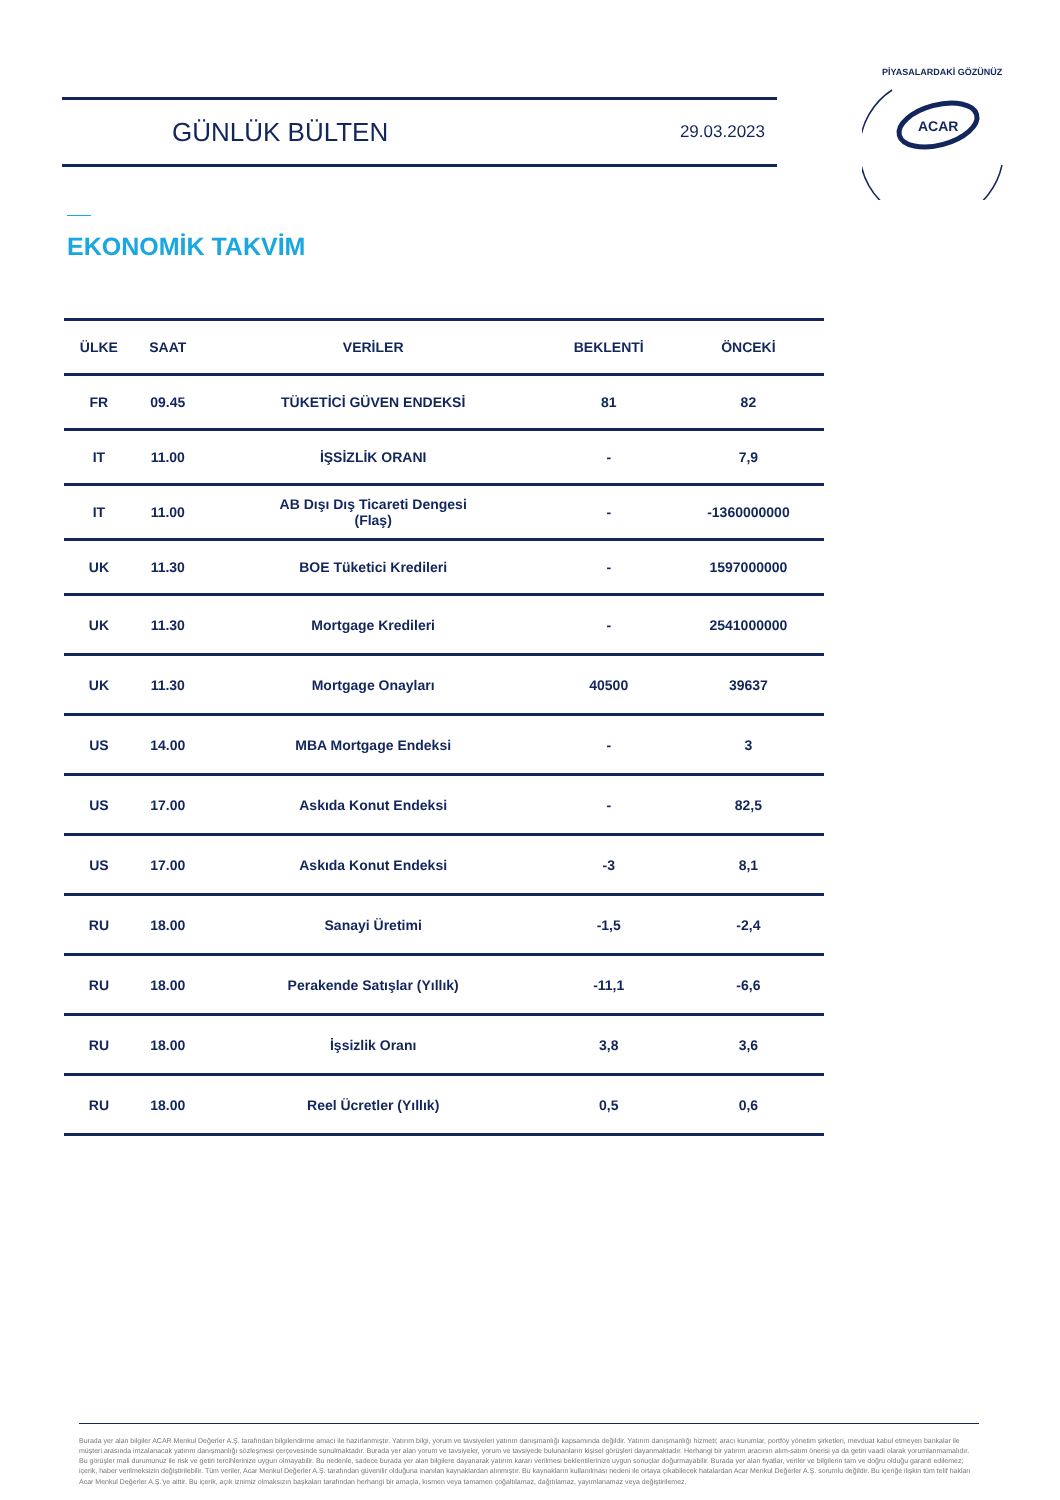GÜNLÜK BÜLTEN
29.03.2023
ACAR
PİYASALARDAKİ GÖZÜNÜZ
EKONOMİK TAKVİM
| ÜLKE | SAAT | VERİLER | BEKLENTİ | ÖNCEKİ |
| --- | --- | --- | --- | --- |
| FR | 09.45 | TÜKETİCİ GÜVEN ENDEKSİ | 81 | 82 |
| IT | 11.00 | İŞSİZLİK ORANI | - | 7,9 |
| IT | 11.00 | AB Dışı Dış Ticareti Dengesi (Flaş) | - | -1360000000 |
| UK | 11.30 | BOE Tüketici Kredileri | - | 1597000000 |
| UK | 11.30 | Mortgage Kredileri | - | 2541000000 |
| UK | 11.30 | Mortgage Onayları | 40500 | 39637 |
| US | 14.00 | MBA Mortgage Endeksi | - | 3 |
| US | 17.00 | Askıda Konut Endeksi | - | 82,5 |
| US | 17.00 | Askıda Konut Endeksi | -3 | 8,1 |
| RU | 18.00 | Sanayi Üretimi | -1,5 | -2,4 |
| RU | 18.00 | Perakende Satışlar (Yıllık) | -11,1 | -6,6 |
| RU | 18.00 | İşsizlik Oranı | 3,8 | 3,6 |
| RU | 18.00 | Reel Ücretler (Yıllık) | 0,5 | 0,6 |
Burada yer alan bilgiler ACAR Menkul Değerler A.Ş. tarafından bilgilendirme amacı ile hazırlanmıştır. Yatırım bilgi, yorum ve tavsiyeleri yatırım danışmanlığı kapsamında değildir. Yatırım danışmanlığı hizmeti; aracı kurumlar, portföy yönetim şirketleri, mevduat kabul etmeyen bankalar ile müşteri arasında imzalanacak yatırım danışmanlığı sözleşmesi çerçevesinde sunulmaktadır. Burada yer alan yorum ve tavsiyeler, yorum ve tavsiyede bulunanların kişisel görüşleri dayanmaktadır. Herhangi bir yatırım aracının alım-satım önerisi ya da getiri vaadi olarak yorumlanmamalıdır. Bu görüşler mali durumunuz ile risk ve getiri tercihlerinize uygun olmayabilir. Bu nedenle, sadece burada yer alan bilgilere dayanarak yatırım kararı verilmesi beklentilerinize uygun sonuçlar doğurmayabilir. Burada yer alan fiyatlar, veriler ve bilgilerin tam ve doğru olduğu garanti edilemez; içerik, haber verilmeksizin değiştirilebilir. Tüm veriler, Acar Menkul Değerler A.Ş. tarafından güvenilir olduğuna inanılan kaynaklardan alınmıştır. Bu kaynakların kullanılması nedeni ile ortaya çıkabilecek hatalardan Acar Menkul Değerler A.Ş. sorumlu değildir. Bu içeriğe ilişkin tüm telif hakları Acar Menkul Değerler A.Ş.'ye aittir. Bu içerik, açık iznimiz olmaksızın başkaları tarafından herhangi bir amaçla, kısmen veya tamamen çoğaltılamaz, dağıtılamaz, yayımlanamaz veya değiştirilemez.